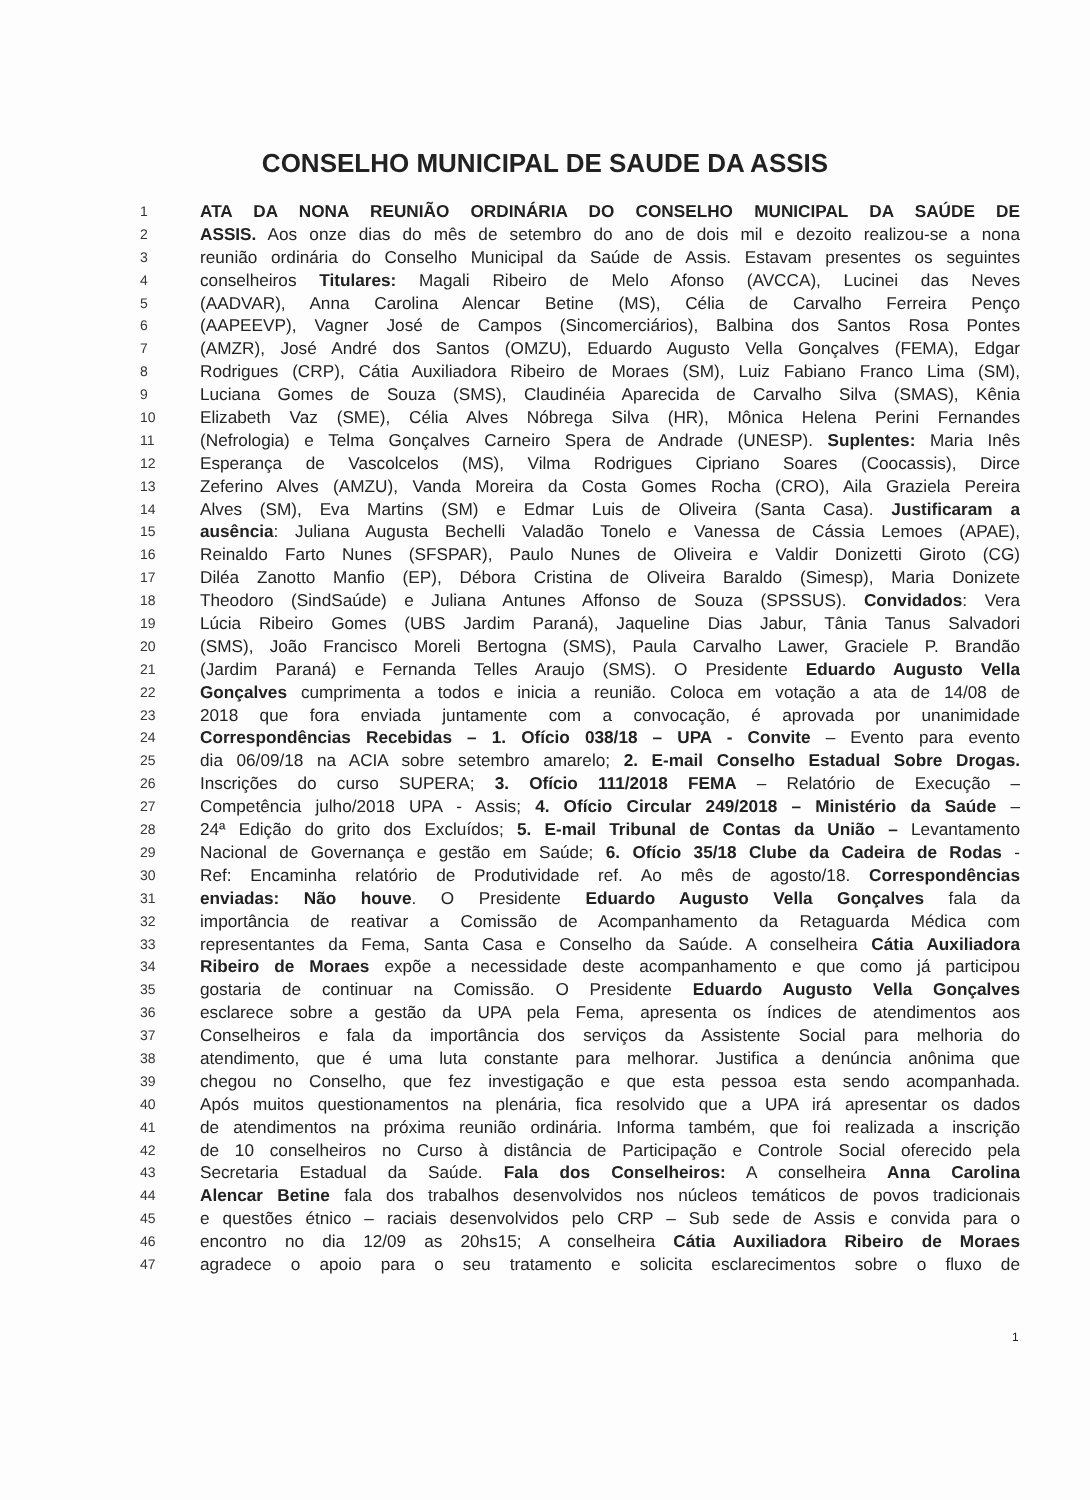CONSELHO MUNICIPAL DE SAUDE DA ASSIS
1 ATA DA NONA REUNIÃO ORDINÁRIA DO CONSELHO MUNICIPAL DA SAÚDE DE
2 ASSIS. Aos onze dias do mês de setembro do ano de dois mil e dezoito realizou-se a nona
3 reunião ordinária do Conselho Municipal da Saúde de Assis. Estavam presentes os seguintes
4 conselheiros Titulares: Magali Ribeiro de Melo Afonso (AVCCA), Lucinei das Neves
5 (AADVAR), Anna Carolina Alencar Betine (MS), Célia de Carvalho Ferreira Penço
6 (AAPEEVP), Vagner José de Campos (Sincomerciários), Balbina dos Santos Rosa Pontes
7 (AMZR), José André dos Santos (OMZU), Eduardo Augusto Vella Gonçalves (FEMA), Edgar
8 Rodrigues (CRP), Cátia Auxiliadora Ribeiro de Moraes (SM), Luiz Fabiano Franco Lima (SM),
9 Luciana Gomes de Souza (SMS), Claudinéia Aparecida de Carvalho Silva (SMAS), Kênia
10 Elizabeth Vaz (SME), Célia Alves Nóbrega Silva (HR), Mônica Helena Perini Fernandes
11 (Nefrologia) e Telma Gonçalves Carneiro Spera de Andrade (UNESP). Suplentes: Maria Inês
12 Esperança de Vascolcelos (MS), Vilma Rodrigues Cipriano Soares (Coocassis), Dirce
13 Zeferino Alves (AMZU), Vanda Moreira da Costa Gomes Rocha (CRO), Aila Graziela Pereira
14 Alves (SM), Eva Martins (SM) e Edmar Luis de Oliveira (Santa Casa). Justificaram a
15 ausência: Juliana Augusta Bechelli Valadão Tonelo e Vanessa de Cássia Lemoes (APAE),
16 Reinaldo Farto Nunes (SFSPAR), Paulo Nunes de Oliveira e Valdir Donizetti Giroto (CG)
17 Diléa Zanotto Manfio (EP), Débora Cristina de Oliveira Baraldo (Simesp), Maria Donizete
18 Theodoro (SindSaúde) e Juliana Antunes Affonso de Souza (SPSSUS). Convidados: Vera
19 Lúcia Ribeiro Gomes (UBS Jardim Paraná), Jaqueline Dias Jabur, Tânia Tanus Salvadori
20 (SMS), João Francisco Moreli Bertogna (SMS), Paula Carvalho Lawer, Graciele P. Brandão
21 (Jardim Paraná) e Fernanda Telles Araujo (SMS). O Presidente Eduardo Augusto Vella
22 Gonçalves cumprimenta a todos e inicia a reunião. Coloca em votação a ata de 14/08 de
23 2018 que fora enviada juntamente com a convocação, é aprovada por unanimidade
24 Correspondências Recebidas – 1. Ofício 038/18 – UPA - Convite – Evento para evento
25 dia 06/09/18 na ACIA sobre setembro amarelo; 2. E-mail Conselho Estadual Sobre Drogas.
26 Inscrições do curso SUPERA; 3. Ofício 111/2018 FEMA – Relatório de Execução –
27 Competência julho/2018 UPA - Assis; 4. Ofício Circular 249/2018 – Ministério da Saúde –
28 24ª Edição do grito dos Excluídos; 5. E-mail Tribunal de Contas da União – Levantamento
29 Nacional de Governança e gestão em Saúde; 6. Ofício 35/18 Clube da Cadeira de Rodas -
30 Ref: Encaminha relatório de Produtividade ref. Ao mês de agosto/18. Correspondências
31 enviadas: Não houve. O Presidente Eduardo Augusto Vella Gonçalves fala da
32 importância de reativar a Comissão de Acompanhamento da Retaguarda Médica com
33 representantes da Fema, Santa Casa e Conselho da Saúde. A conselheira Cátia Auxiliadora
34 Ribeiro de Moraes expõe a necessidade deste acompanhamento e que como já participou
35 gostaria de continuar na Comissão. O Presidente Eduardo Augusto Vella Gonçalves
36 esclarece sobre a gestão da UPA pela Fema, apresenta os índices de atendimentos aos
37 Conselheiros e fala da importância dos serviços da Assistente Social para melhoria do
38 atendimento, que é uma luta constante para melhorar. Justifica a denúncia anônima que
39 chegou no Conselho, que fez investigação e que esta pessoa esta sendo acompanhada.
40 Após muitos questionamentos na plenária, fica resolvido que a UPA irá apresentar os dados
41 de atendimentos na próxima reunião ordinária. Informa também, que foi realizada a inscrição
42 de 10 conselheiros no Curso à distância de Participação e Controle Social oferecido pela
43 Secretaria Estadual da Saúde. Fala dos Conselheiros: A conselheira Anna Carolina
44 Alencar Betine fala dos trabalhos desenvolvidos nos núcleos temáticos de povos tradicionais
45 e questões étnico – raciais desenvolvidos pelo CRP – Sub sede de Assis e convida para o
46 encontro no dia 12/09 as 20hs15; A conselheira Cátia Auxiliadora Ribeiro de Moraes
47 agradece o apoio para o seu tratamento e solicita esclarecimentos sobre o fluxo de
1